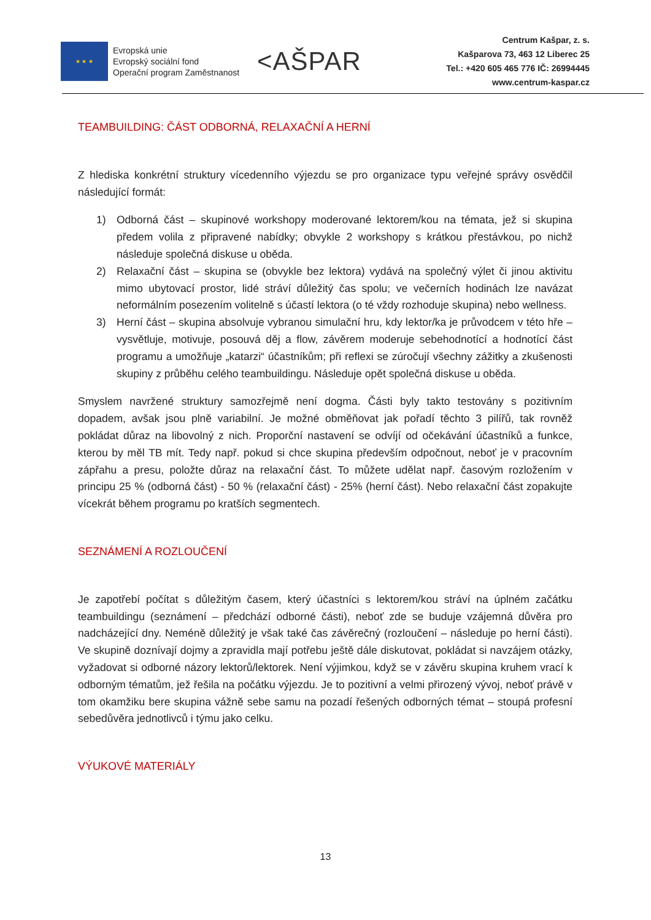★ ★ ★
Evropská unie
Evropský sociální fond
Operační program Zaměstnanost
<AŠPAR
Centrum Kašpar, z. s.
Kašparova 73, 463 12 Liberec 25
Tel.: +420 605 465 776 IČ: 26994445
www.centrum-kaspar.cz
TEAMBUILDING: ČÁST ODBORNÁ, RELAXAČNÍ A HERNÍ
Z hlediska konkrétní struktury vícedenního výjezdu se pro organizace typu veřejné správy osvědčil následující formát:
1) Odborná část – skupinové workshopy moderované lektorem/kou na témata, jež si skupina předem volila z připravené nabídky; obvykle 2 workshopy s krátkou přestávkou, po nichž následuje společná diskuse u oběda.
2) Relaxační část – skupina se (obvykle bez lektora) vydává na společný výlet či jinou aktivitu mimo ubytovací prostor, lidé stráví důležitý čas spolu; ve večerních hodinách lze navázat neformálním posezením volitelně s účastí lektora (o té vždy rozhoduje skupina) nebo wellness.
3) Herní část – skupina absolvuje vybranou simulační hru, kdy lektor/ka je průvodcem v této hře – vysvětluje, motivuje, posouvá děj a flow, závěrem moderuje sebehodnotící a hodnotící část programu a umožňuje „katarzi“ účastníkům; při reflexi se zúročují všechny zážitky a zkušenosti skupiny z průběhu celého teambuildingu. Následuje opět společná diskuse u oběda.
Smyslem navržené struktury samozřejmě není dogma. Části byly takto testovány s pozitivním dopadem, avšak jsou plně variabilní. Je možné obměňovat jak pořadí těchto 3 pilířů, tak rovněž pokládat důraz na libovolný z nich. Proporční nastavení se odvíjí od očekávání účastníků a funkce, kterou by měl TB mít. Tedy např. pokud si chce skupina především odpočnout, neboť je v pracovním zápřahu a presu, položte důraz na relaxační část. To můžete udělat např. časovým rozložením v principu 25 % (odborná část) - 50 % (relaxační část) - 25% (herní část). Nebo relaxační část zopakujte vícekrát během programu po kratších segmentech.
SEZNÁMENÍ A ROZLOUČENÍ
Je zapotřebí počítat s důležitým časem, který účastníci s lektorem/kou stráví na úplném začátku teambuildingu (seznámení – předchází odborné části), neboť zde se buduje vzájemná důvěra pro nadcházející dny. Neméně důležitý je však také čas závěrečný (rozloučení – následuje po herní části). Ve skupině doznívají dojmy a zpravidla mají potřebu ještě dále diskutovat, pokládat si navzájem otázky, vyžadovat si odborné názory lektorů/lektorek. Není výjimkou, když se v závěru skupina kruhem vrací k odborným tématům, jež řešila na počátku výjezdu. Je to pozitivní a velmi přirozený vývoj, neboť právě v tom okamžiku bere skupina vážně sebe samu na pozadí řešených odborných témat – stoupá profesní sebedůvěra jednotlivců i týmu jako celku.
VÝUKOVÉ MATERIÁLY
13